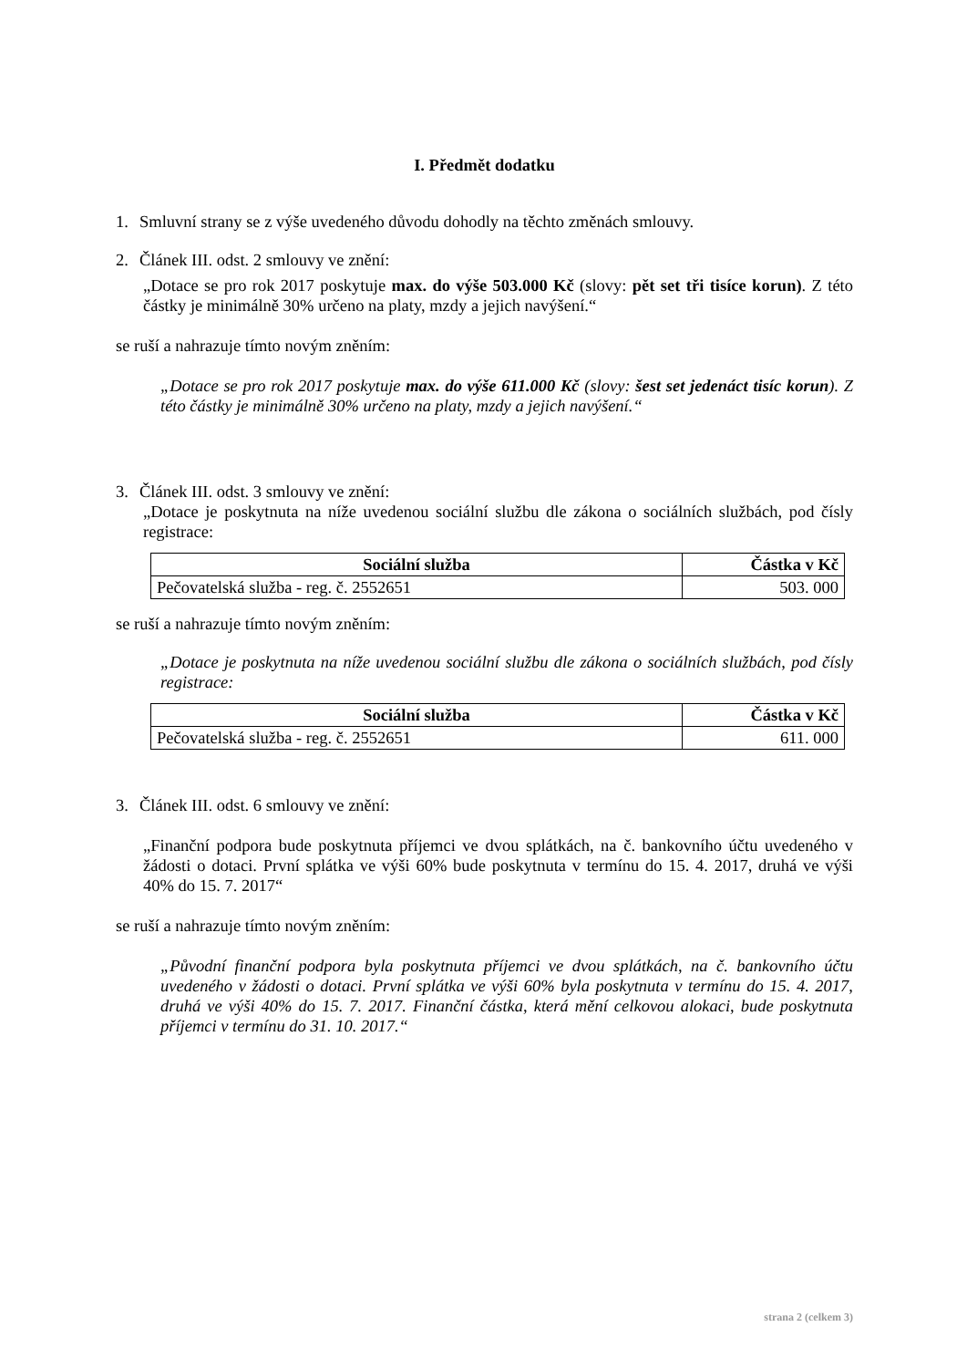I. Předmět dodatku
1. Smluvní strany se z výše uvedeného důvodu dohodly na těchto změnách smlouvy.
2. Článek III. odst. 2 smlouvy ve znění:
„Dotace se pro rok 2017 poskytuje max. do výše 503.000 Kč (slovy: pět set tři tisíce korun). Z této částky je minimálně 30% určeno na platy, mzdy a jejich navýšení.“
se ruší a nahrazuje tímto novým zněním:
„Dotace se pro rok 2017 poskytuje max. do výše 611.000 Kč (slovy: šest set jedenáct tisíc korun). Z této částky je minimálně 30% určeno na platy, mzdy a jejich navýšení.“
3. Článek III. odst. 3 smlouvy ve znění:
„Dotace je poskytnuta na níže uvedenou sociální službu dle zákona o sociálních službách, pod čísly registrace:
| Sociální služba | Částka v Kč |
| --- | --- |
| Pečovatelská služba - reg. č. 2552651 | 503. 000 |
se ruší a nahrazuje tímto novým zněním:
„Dotace je poskytnuta na níže uvedenou sociální službu dle zákona o sociálních službách, pod čísly registrace:
| Sociální služba | Částka v Kč |
| --- | --- |
| Pečovatelská služba - reg. č. 2552651 | 611. 000 |
3. Článek III. odst. 6 smlouvy ve znění:
„Finanční podpora bude poskytnuta příjemci ve dvou splátkách, na č. bankovního účtu uvedeného v žádosti o dotaci. První splátka ve výši 60% bude poskytnuta v termínu do 15. 4. 2017, druhá ve výši 40% do 15. 7. 2017“
se ruší a nahrazuje tímto novým zněním:
„Původní finanční podpora byla poskytnuta příjemci ve dvou splátkách, na č. bankovního účtu uvedeného v žádosti o dotaci. První splátka ve výši 60% byla poskytnuta v termínu do 15. 4. 2017, druhá ve výši 40% do 15. 7. 2017. Finanční částka, která mění celkovou alokaci, bude poskytnuta příjemci v termínu do 31. 10. 2017.“
strana 2 (celkem 3)